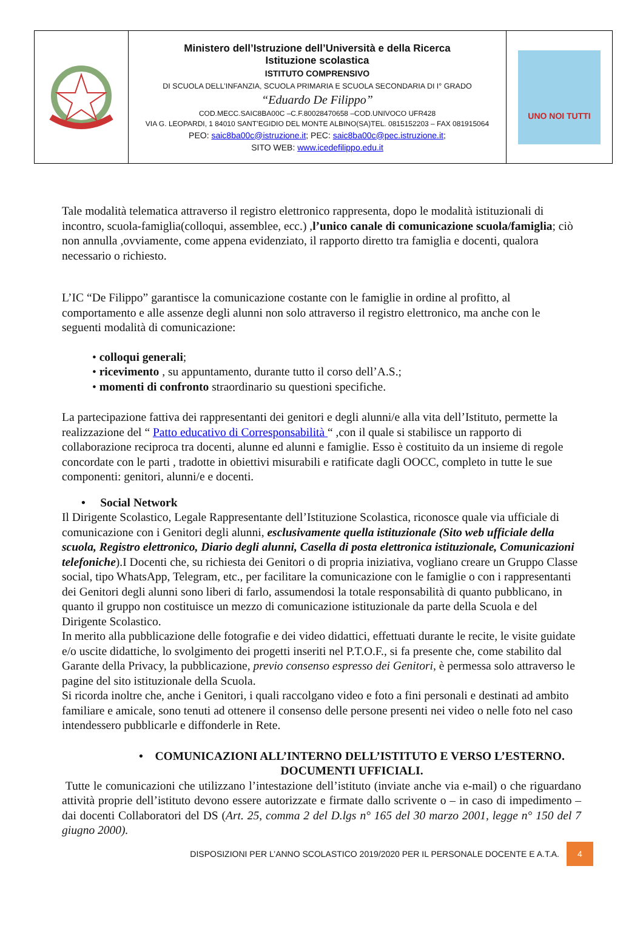| | Ministero dell’Istruzione dell’Università e della Ricerca Istituzione scolastica ISTITUTO COMPRENSIVO DI SCUOLA DELL’INFANZIA, SCUOLA PRIMARIA E SCUOLA SECONDARIA DI I° GRADO “Eduardo De Filippo” COD.MECC.SAIC8BA00C –C.F.80028470658 –COD.UNIVOCO UFR428 VIA G. LEOPARDI, 1 84010 SANT’EGIDIO DEL MONTE ALBINO(SA)TEL. 0815152203 – FAX 081915064 PEO: saic8ba00c@istruzione.it ; PEC: saic8ba00c@pec.istruzione.it ; SITO WEB: www.icedefilippo.edu.it | UNO NOI TUTTI |
Tale modalità telematica attraverso il registro elettronico rappresenta, dopo le modalità istituzionali di incontro, scuola-famiglia(colloqui, assemblee, ecc.) ,l’unico canale di comunicazione scuola/famiglia; ciò non annulla ,ovviamente, come appena evidenziato, il rapporto diretto tra famiglia e docenti, qualora necessario o richiesto.
L’IC “De Filippo” garantisce la comunicazione costante con le famiglie in ordine al profitto, al comportamento e alle assenze degli alunni non solo attraverso il registro elettronico, ma anche con le seguenti modalità di comunicazione:
• colloqui generali;
• ricevimento , su appuntamento, durante tutto il corso dell’A.S.;
• momenti di confronto straordinario su questioni specifiche.
La partecipazione fattiva dei rappresentanti dei genitori e degli alunni/e alla vita dell’Istituto, permette la realizzazione del “ Patto educativo di Corresponsabilità “ ,con il quale si stabilisce un rapporto di collaborazione reciproca tra docenti, alunne ed alunni e famiglie. Esso è costituito da un insieme di regole concordate con le parti , tradotte in obiettivi misurabili e ratificate dagli OOCC, completo in tutte le sue componenti: genitori, alunni/e e docenti.
• Social Network
Il Dirigente Scolastico, Legale Rappresentante dell’Istituzione Scolastica, riconosce quale via ufficiale di comunicazione con i Genitori degli alunni, esclusivamente quella istituzionale (Sito web ufficiale della scuola, Registro elettronico, Diario degli alunni, Casella di posta elettronica istituzionale, Comunicazioni telefoniche).I Docenti che, su richiesta dei Genitori o di propria iniziativa, vogliano creare un Gruppo Classe social, tipo WhatsApp, Telegram, etc., per facilitare la comunicazione con le famiglie o con i rappresentanti dei Genitori degli alunni sono liberi di farlo, assumendosi la totale responsabilità di quanto pubblicano, in quanto il gruppo non costituisce un mezzo di comunicazione istituzionale da parte della Scuola e del Dirigente Scolastico.
In merito alla pubblicazione delle fotografie e dei video didattici, effettuati durante le recite, le visite guidate e/o uscite didattiche, lo svolgimento dei progetti inseriti nel P.T.O.F., si fa presente che, come stabilito dal Garante della Privacy, la pubblicazione, previo consenso espresso dei Genitori, è permessa solo attraverso le pagine del sito istituzionale della Scuola.
Si ricorda inoltre che, anche i Genitori, i quali raccolgano video e foto a fini personali e destinati ad ambito familiare e amicale, sono tenuti ad ottenere il consenso delle persone presenti nei video o nelle foto nel caso intendessero pubblicarle e diffonderle in Rete.
• COMUNICAZIONI ALL’INTERNO DELL’ISTITUTO E VERSO L’ESTERNO.
DOCUMENTI UFFICIALI.
Tutte le comunicazioni che utilizzano l’intestazione dell’istituto (inviate anche via e-mail) o che riguardano attività proprie dell’istituto devono essere autorizzate e firmate dallo scrivente o – in caso di impedimento – dai docenti Collaboratori del DS (Art. 25, comma 2 del D.lgs n° 165 del 30 marzo 2001, legge n° 150 del 7 giugno 2000).
DISPOSIZIONI PER L’ANNO SCOLASTICO 2019/2020 PER IL PERSONALE DOCENTE E A.T.A. 4